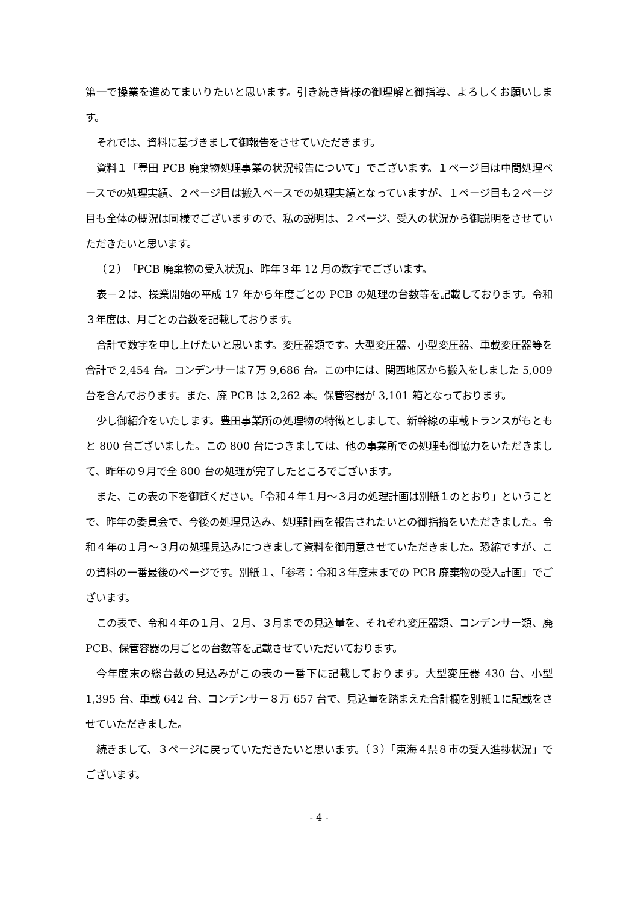第一で操業を進めてまいりたいと思います。引き続き皆様の御理解と御指導、よろしくお願いします。
それでは、資料に基づきまして御報告をさせていただきます。
資料１「豊田 PCB 廃棄物処理事業の状況報告について」でございます。１ページ目は中間処理ベースでの処理実績、２ページ目は搬入ベースでの処理実績となっていますが、１ページ目も２ページ目も全体の概況は同様でございますので、私の説明は、２ページ、受入の状況から御説明をさせていただきたいと思います。
（２）「PCB 廃棄物の受入状況」、昨年３年 12 月の数字でございます。
表－２は、操業開始の平成 17 年から年度ごとの PCB の処理の台数等を記載しております。令和３年度は、月ごとの台数を記載しております。
合計で数字を申し上げたいと思います。変圧器類です。大型変圧器、小型変圧器、車載変圧器等を合計で 2,454 台。コンデンサーは７万 9,686 台。この中には、関西地区から搬入をしました 5,009 台を含んでおります。また、廃 PCB は 2,262 本。保管容器が 3,101 箱となっております。
少し御紹介をいたします。豊田事業所の処理物の特徴としまして、新幹線の車載トランスがもともと 800 台ございました。この 800 台につきましては、他の事業所での処理も御協力をいただきまして、昨年の９月で全 800 台の処理が完了したところでございます。
また、この表の下を御覧ください。「令和４年１月～３月の処理計画は別紙１のとおり」ということで、昨年の委員会で、今後の処理見込み、処理計画を報告されたいとの御指摘をいただきました。令和４年の１月～３月の処理見込みにつきまして資料を御用意させていただきました。恐縮ですが、この資料の一番最後のページです。別紙１、「参考：令和３年度末までの PCB 廃棄物の受入計画」でございます。
この表で、令和４年の１月、２月、３月までの見込量を、それぞれ変圧器類、コンデンサー類、廃 PCB、保管容器の月ごとの台数等を記載させていただいております。
今年度末の総台数の見込みがこの表の一番下に記載しております。大型変圧器 430 台、小型 1,395 台、車載 642 台、コンデンサー８万 657 台で、見込量を踏まえた合計欄を別紙１に記載をさせていただきました。
続きまして、３ページに戻っていただきたいと思います。（３）「東海４県８市の受入進捗状況」でございます。
- 4 -